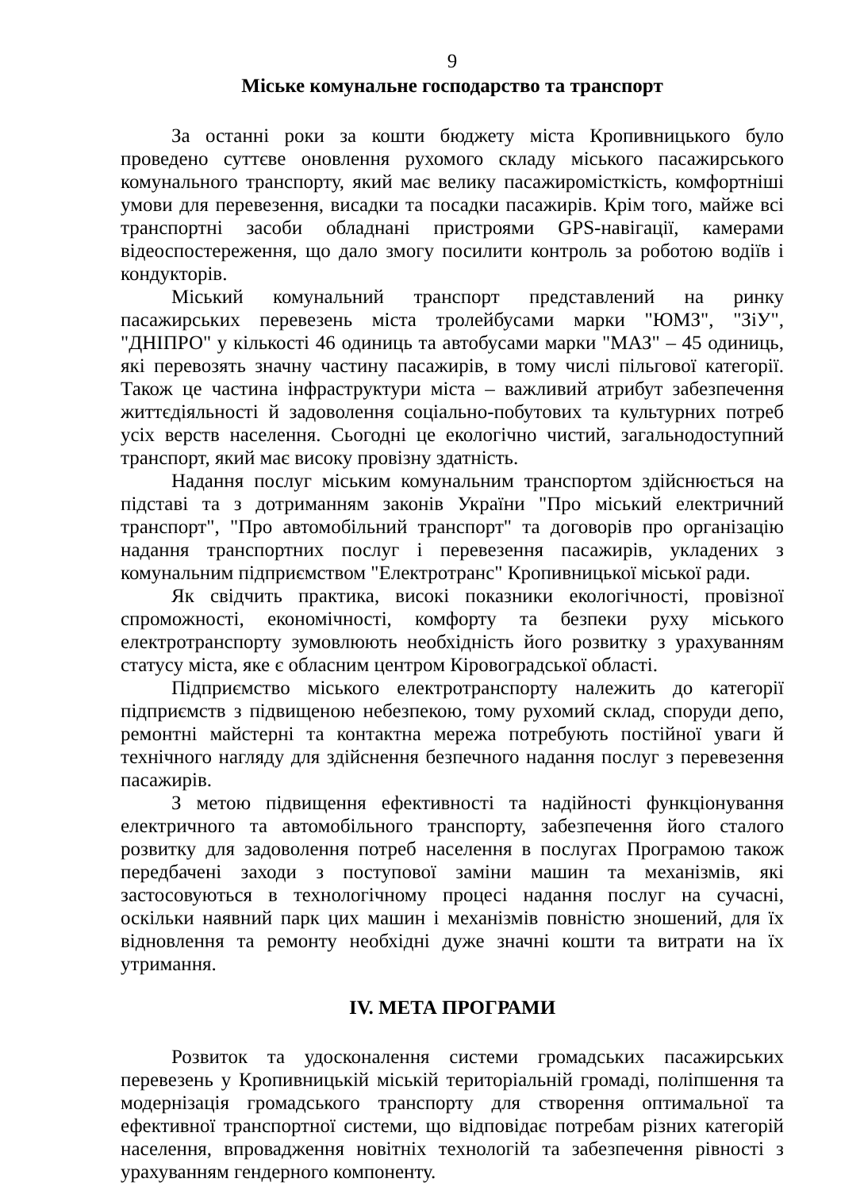9
Міське комунальне господарство та транспорт
За останні роки за кошти бюджету міста Кропивницького було проведено суттєве оновлення рухомого складу міського пасажирського комунального транспорту, який має велику пасажиромісткість, комфортніші умови для перевезення, висадки та посадки пасажирів. Крім того, майже всі транспортні засоби обладнані пристроями GPS-навігації, камерами відеоспостереження, що дало змогу посилити контроль за роботою водіїв і кондукторів.
Міський комунальний транспорт представлений на ринку пасажирських перевезень міста тролейбусами марки "ЮМЗ", "ЗіУ", "ДНІПРО" у кількості 46 одиниць та автобусами марки "МАЗ" – 45 одиниць, які перевозять значну частину пасажирів, в тому числі пільгової категорії. Також це частина інфраструктури міста – важливий атрибут забезпечення життєдіяльності й задоволення соціально-побутових та культурних потреб усіх верств населення. Сьогодні це екологічно чистий, загальнодоступний транспорт, який має високу провізну здатність.
Надання послуг міським комунальним транспортом здійснюється на підставі та з дотриманням законів України "Про міський електричний транспорт", "Про автомобільний транспорт" та договорів про організацію надання транспортних послуг і перевезення пасажирів, укладених з комунальним підприємством "Електротранс" Кропивницької міської ради.
Як свідчить практика, високі показники екологічності, провізної спроможності, економічності, комфорту та безпеки руху міського електротранспорту зумовлюють необхідність його розвитку з урахуванням статусу міста, яке є обласним центром Кіровоградської області.
Підприємство міського електротранспорту належить до категорії підприємств з підвищеною небезпекою, тому рухомий склад, споруди депо, ремонтні майстерні та контактна мережа потребують постійної уваги й технічного нагляду для здійснення безпечного надання послуг з перевезення пасажирів.
З метою підвищення ефективності та надійності функціонування електричного та автомобільного транспорту, забезпечення його сталого розвитку для задоволення потреб населення в послугах Програмою також передбачені заходи з поступової заміни машин та механізмів, які застосовуються в технологічному процесі надання послуг на сучасні, оскільки наявний парк цих машин і механізмів повністю зношений, для їх відновлення та ремонту необхідні дуже значні кошти та витрати на їх утримання.
IV. МЕТА ПРОГРАМИ
Розвиток та удосконалення системи громадських пасажирських перевезень у Кропивницькій міській територіальній громаді, поліпшення та модернізація громадського транспорту для створення оптимальної та ефективної транспортної системи, що відповідає потребам різних категорій населення, впровадження новітніх технологій та забезпечення рівності з урахуванням гендерного компоненту.